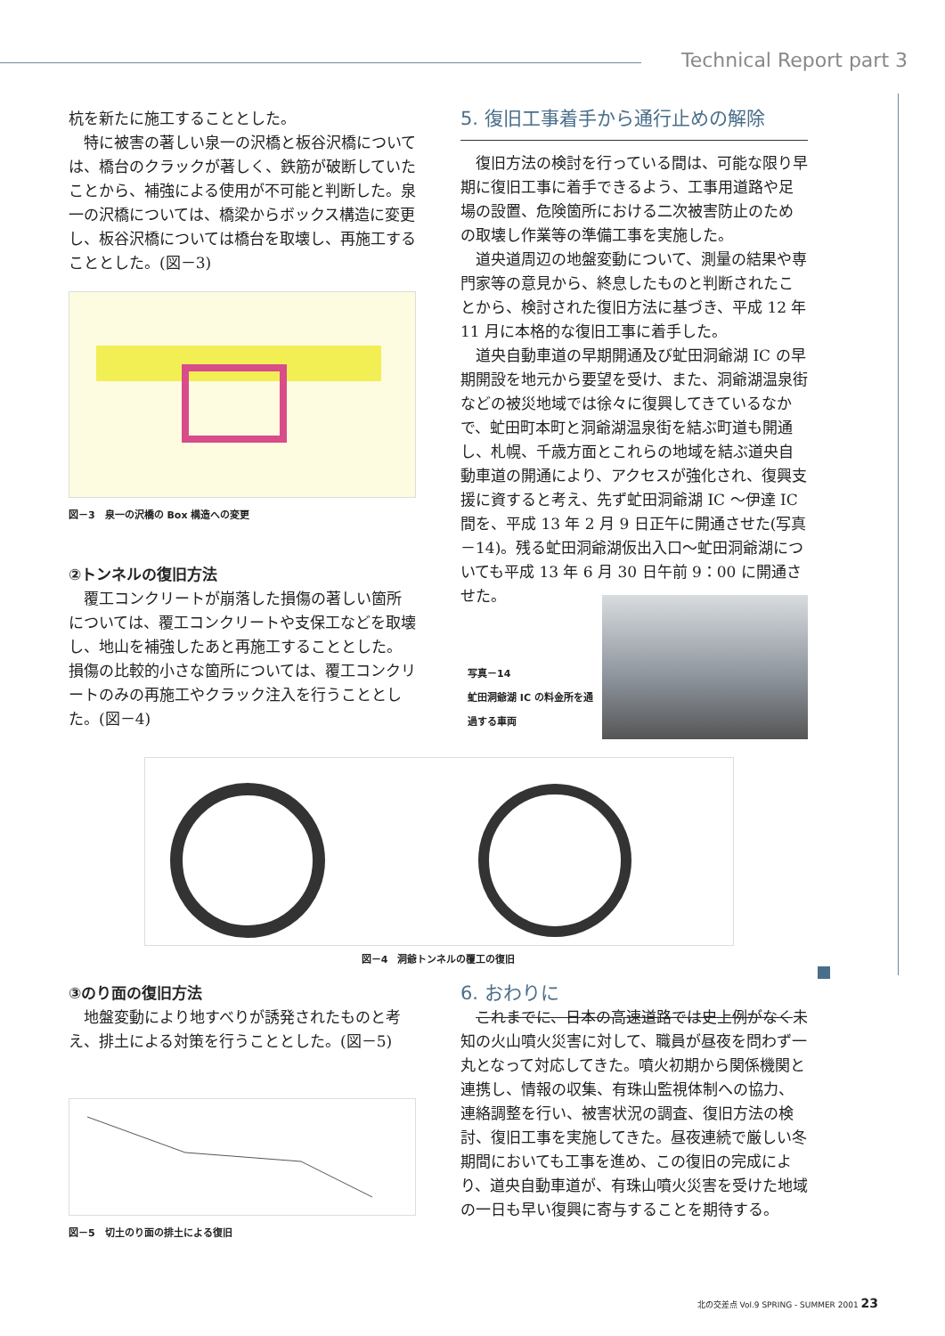Technical Report part 3
杭を新たに施工することとした。
特に被害の著しい泉一の沢橋と板谷沢橋については、橋台のクラックが著しく、鉄筋が破断していたことから、補強による使用が不可能と判断した。泉一の沢橋については、橋梁からボックス構造に変更し、板谷沢橋については橋台を取壊し、再施工することとした。(図－3)
図－3　泉一の沢橋の Box 構造への変更
②トンネルの復旧方法
覆工コンクリートが崩落した損傷の著しい箇所については、覆工コンクリートや支保工などを取壊し、地山を補強したあと再施工することとした。損傷の比較的小さな箇所については、覆工コンクリートのみの再施工やクラック注入を行うこととした。(図－4)
5. 復旧工事着手から通行止めの解除
復旧方法の検討を行っている間は、可能な限り早期に復旧工事に着手できるよう、工事用道路や足場の設置、危険箇所における二次被害防止のための取壊し作業等の準備工事を実施した。
道央道周辺の地盤変動について、測量の結果や専門家等の意見から、終息したものと判断されたことから、検討された復旧方法に基づき、平成 12 年 11 月に本格的な復旧工事に着手した。
道央自動車道の早期開通及び虻田洞爺湖 IC の早期開設を地元から要望を受け、また、洞爺湖温泉街などの被災地域では徐々に復興してきているなかで、虻田町本町と洞爺湖温泉街を結ぶ町道も開通し、札幌、千歳方面とこれらの地域を結ぶ道央自動車道の開通により、アクセスが強化され、復興支援に資すると考え、先ず虻田洞爺湖 IC ～伊達 IC 間を、平成 13 年 2 月 9 日正午に開通させた(写真－14)。残る虻田洞爺湖仮出入口～虻田洞爺湖についても平成 13 年 6 月 30 日午前 9：00 に開通させた。
写真－14
虻田洞爺湖 IC の料金所を通過する車両
図－4　洞爺トンネルの覆工の復旧
③のり面の復旧方法
地盤変動により地すべりが誘発されたものと考え、排土による対策を行うこととした。(図－5)
図－5　切土のり面の排土による復旧
6. おわりに
これまでに、日本の高速道路では史上例がなく未知の火山噴火災害に対して、職員が昼夜を問わず一丸となって対応してきた。噴火初期から関係機関と連携し、情報の収集、有珠山監視体制への協力、連絡調整を行い、被害状況の調査、復旧方法の検討、復旧工事を実施してきた。昼夜連続で厳しい冬期間においても工事を進め、この復旧の完成により、道央自動車道が、有珠山噴火災害を受けた地域の一日も早い復興に寄与することを期待する。
北の交差点 Vol.9 SPRING - SUMMER 2001 23